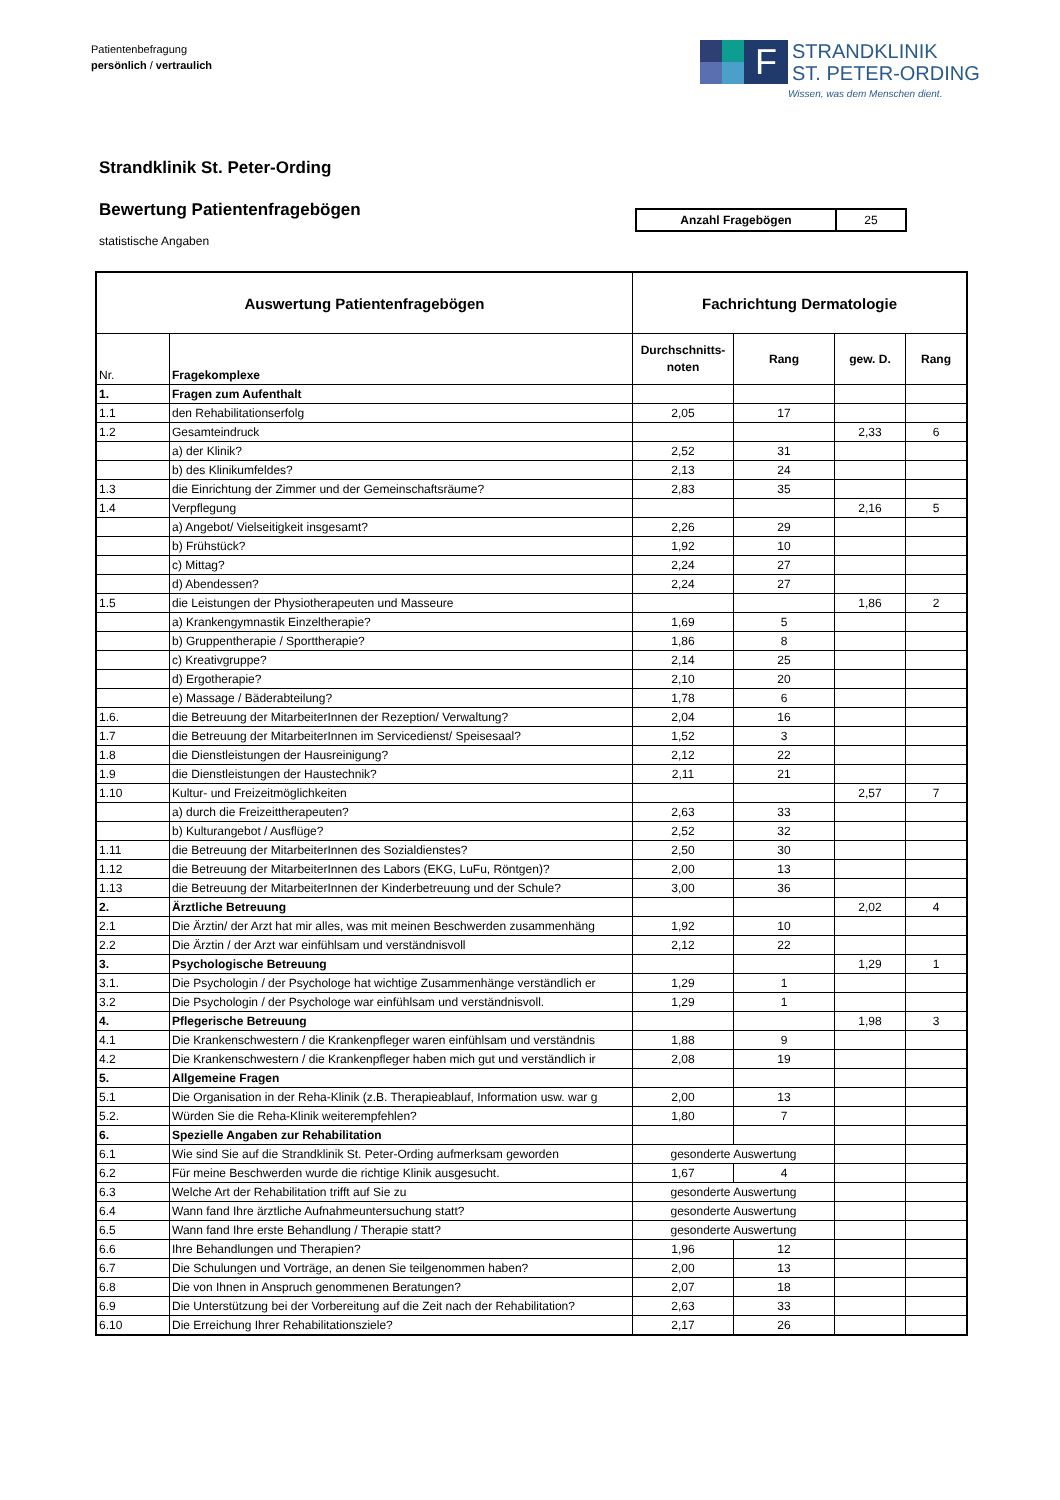Patientenbefragung
persönlich / vertraulich
F
STRANDKLINIK
ST. PETER-ORDING
Wissen, was dem Menschen dient.
Strandklinik St. Peter-Ording
Bewertung Patientenfragebögen
statistische Angaben
| Anzahl Fragebögen | 25 |
| Auswertung Patientenfragebögen | | Fachrichtung Dermatologie | | | |
| --- | --- | --- | --- | --- | --- |
| Nr. | Fragekomplexe | Durchschnitts- noten | Rang | gew. D. | Rang |
| 1. | Fragen zum Aufenthalt | | | | |
| 1.1 | den Rehabilitationserfolg | 2,05 | 17 | | |
| 1.2 | Gesamteindruck | | | 2,33 | 6 |
| | a) der Klinik? | 2,52 | 31 | | |
| | b) des Klinikumfeldes? | 2,13 | 24 | | |
| 1.3 | die Einrichtung der Zimmer und der Gemeinschaftsräume? | 2,83 | 35 | | |
| 1.4 | Verpflegung | | | 2,16 | 5 |
| | a) Angebot/ Vielseitigkeit insgesamt? | 2,26 | 29 | | |
| | b) Frühstück? | 1,92 | 10 | | |
| | c) Mittag? | 2,24 | 27 | | |
| | d) Abendessen? | 2,24 | 27 | | |
| 1.5 | die Leistungen der Physiotherapeuten und Masseure | | | 1,86 | 2 |
| | a) Krankengymnastik Einzeltherapie? | 1,69 | 5 | | |
| | b) Gruppentherapie / Sporttherapie? | 1,86 | 8 | | |
| | c) Kreativgruppe? | 2,14 | 25 | | |
| | d) Ergotherapie? | 2,10 | 20 | | |
| | e) Massage / Bäderabteilung? | 1,78 | 6 | | |
| 1.6. | die Betreuung der MitarbeiterInnen der Rezeption/ Verwaltung? | 2,04 | 16 | | |
| 1.7 | die Betreuung der MitarbeiterInnen im Servicedienst/ Speisesaal? | 1,52 | 3 | | |
| 1.8 | die Dienstleistungen der Hausreinigung? | 2,12 | 22 | | |
| 1.9 | die Dienstleistungen der Haustechnik? | 2,11 | 21 | | |
| 1.10 | Kultur- und Freizeitmöglichkeiten | | | 2,57 | 7 |
| | a) durch die Freizeittherapeuten? | 2,63 | 33 | | |
| | b) Kulturangebot / Ausflüge? | 2,52 | 32 | | |
| 1.11 | die Betreuung der MitarbeiterInnen des Sozialdienstes? | 2,50 | 30 | | |
| 1.12 | die Betreuung der MitarbeiterInnen des Labors (EKG, LuFu, Röntgen)? | 2,00 | 13 | | |
| 1.13 | die Betreuung der MitarbeiterInnen der Kinderbetreuung und der Schule? | 3,00 | 36 | | |
| 2. | Ärztliche Betreuung | | | 2,02 | 4 |
| 2.1 | Die Ärztin/ der Arzt hat mir alles, was mit meinen Beschwerden zusammenhäng | 1,92 | 10 | | |
| 2.2 | Die Ärztin / der Arzt war einfühlsam und verständnisvoll | 2,12 | 22 | | |
| 3. | Psychologische Betreuung | | | 1,29 | 1 |
| 3.1. | Die Psychologin / der Psychologe hat wichtige Zusammenhänge verständlich er | 1,29 | 1 | | |
| 3.2 | Die Psychologin / der Psychologe war einfühlsam und verständnisvoll. | 1,29 | 1 | | |
| 4. | Pflegerische Betreuung | | | 1,98 | 3 |
| 4.1 | Die Krankenschwestern / die Krankenpfleger waren einfühlsam und verständnis | 1,88 | 9 | | |
| 4.2 | Die Krankenschwestern / die Krankenpfleger haben mich gut und verständlich ir | 2,08 | 19 | | |
| 5. | Allgemeine Fragen | | | | |
| 5.1 | Die Organisation in der Reha-Klinik (z.B. Therapieablauf, Information usw. war g | 2,00 | 13 | | |
| 5.2. | Würden Sie die Reha-Klinik weiterempfehlen? | 1,80 | 7 | | |
| 6. | Spezielle Angaben zur Rehabilitation | | | | |
| 6.1 | Wie sind Sie auf die Strandklinik St. Peter-Ording aufmerksam geworden | gesonderte Auswertung | | | |
| 6.2 | Für meine Beschwerden wurde die richtige Klinik ausgesucht. | 1,67 | 4 | | |
| 6.3 | Welche Art der Rehabilitation trifft auf Sie zu | gesonderte Auswertung | | | |
| 6.4 | Wann fand Ihre ärztliche Aufnahmeuntersuchung statt? | gesonderte Auswertung | | | |
| 6.5 | Wann fand Ihre erste Behandlung / Therapie statt? | gesonderte Auswertung | | | |
| 6.6 | Ihre Behandlungen und Therapien? | 1,96 | 12 | | |
| 6.7 | Die Schulungen und Vorträge, an denen Sie teilgenommen haben? | 2,00 | 13 | | |
| 6.8 | Die von Ihnen in Anspruch genommenen Beratungen? | 2,07 | 18 | | |
| 6.9 | Die Unterstützung bei der Vorbereitung auf die Zeit nach der Rehabilitation? | 2,63 | 33 | | |
| 6.10 | Die Erreichung Ihrer Rehabilitationsziele? | 2,17 | 26 | | |